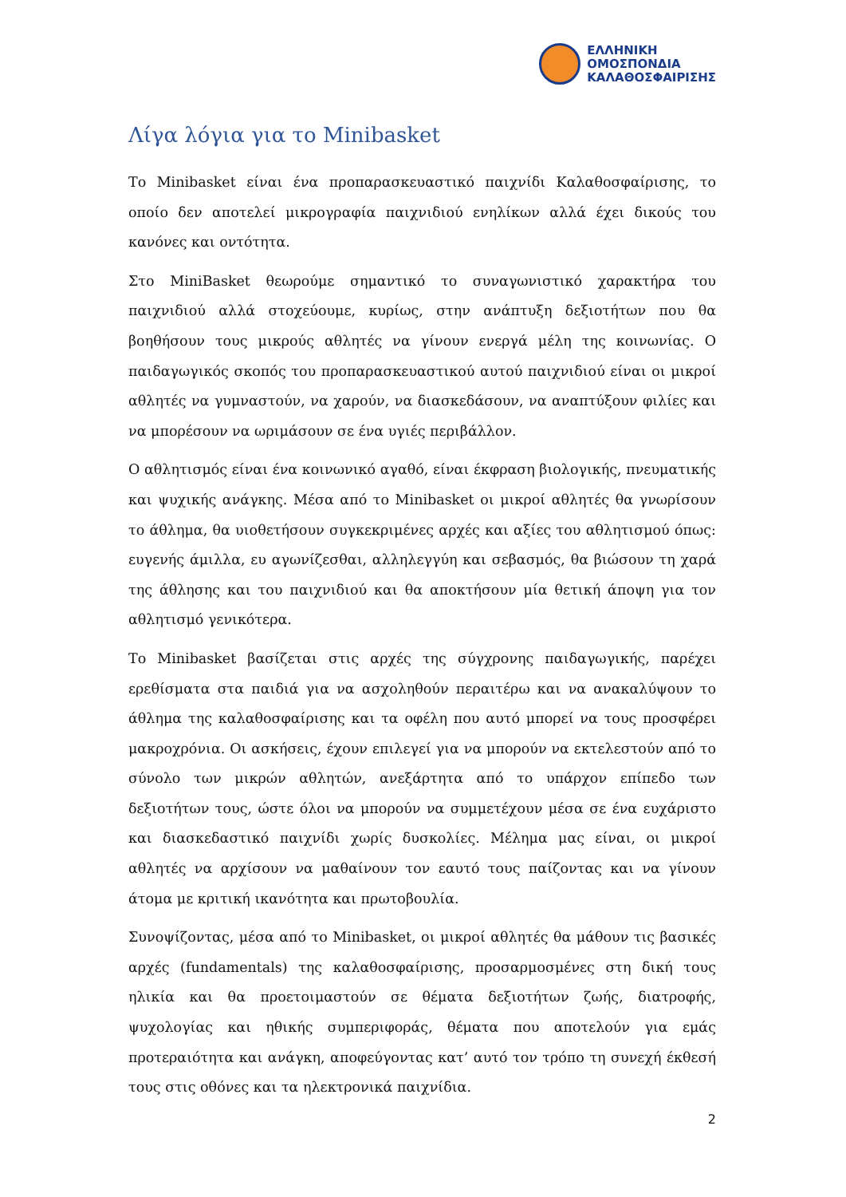ΕΛΛΗΝΙΚΗ
ΟΜΟΣΠΟΝΔΙΑ
ΚΑΛΑΘΟΣΦΑΙΡΙΣΗΣ
Λίγα λόγια για το Minibasket
Το Minibasket είναι ένα προπαρασκευαστικό παιχνίδι Καλαθοσφαίρισης, το οποίο δεν αποτελεί μικρογραφία παιχνιδιού ενηλίκων αλλά έχει δικούς του κανόνες και οντότητα.
Στο MiniBasket θεωρούμε σημαντικό το συναγωνιστικό χαρακτήρα του παιχνιδιού αλλά στοχεύουμε, κυρίως, στην ανάπτυξη δεξιοτήτων που θα βοηθήσουν τους μικρούς αθλητές να γίνουν ενεργά μέλη της κοινωνίας. Ο παιδαγωγικός σκοπός του προπαρασκευαστικού αυτού παιχνιδιού είναι οι μικροί αθλητές να γυμναστούν, να χαρούν, να διασκεδάσουν, να αναπτύξουν φιλίες και να μπορέσουν να ωριμάσουν σε ένα υγιές περιβάλλον.
Ο αθλητισμός είναι ένα κοινωνικό αγαθό, είναι έκφραση βιολογικής, πνευματικής και ψυχικής ανάγκης. Μέσα από το Minibasket οι μικροί αθλητές θα γνωρίσουν το άθλημα, θα υιοθετήσουν συγκεκριμένες αρχές και αξίες του αθλητισμού όπως: ευγενής άμιλλα, ευ αγωνίζεσθαι, αλληλεγγύη και σεβασμός, θα βιώσουν τη χαρά της άθλησης και του παιχνιδιού και θα αποκτήσουν μία θετική άποψη για τον αθλητισμό γενικότερα.
Το Minibasket βασίζεται στις αρχές της σύγχρονης παιδαγωγικής, παρέχει ερεθίσματα στα παιδιά για να ασχοληθούν περαιτέρω και να ανακαλύψουν το άθλημα της καλαθοσφαίρισης και τα οφέλη που αυτό μπορεί να τους προσφέρει μακροχρόνια. Οι ασκήσεις, έχουν επιλεγεί για να μπορούν να εκτελεστούν από το σύνολο των μικρών αθλητών, ανεξάρτητα από το υπάρχον επίπεδο των δεξιοτήτων τους, ώστε όλοι να μπορούν να συμμετέχουν μέσα σε ένα ευχάριστο και διασκεδαστικό παιχνίδι χωρίς δυσκολίες. Μέλημα μας είναι, οι μικροί αθλητές να αρχίσουν να μαθαίνουν τον εαυτό τους παίζοντας και να γίνουν άτομα με κριτική ικανότητα και πρωτοβουλία.
Συνοψίζοντας, μέσα από το Minibasket, οι μικροί αθλητές θα μάθουν τις βασικές αρχές (fundamentals) της καλαθοσφαίρισης, προσαρμοσμένες στη δική τους ηλικία και θα προετοιμαστούν σε θέματα δεξιοτήτων ζωής, διατροφής, ψυχολογίας και ηθικής συμπεριφοράς, θέματα που αποτελούν για εμάς προτεραιότητα και ανάγκη, αποφεύγοντας κατ’ αυτό τον τρόπο τη συνεχή έκθεσή τους στις οθόνες και τα ηλεκτρονικά παιχνίδια.
2